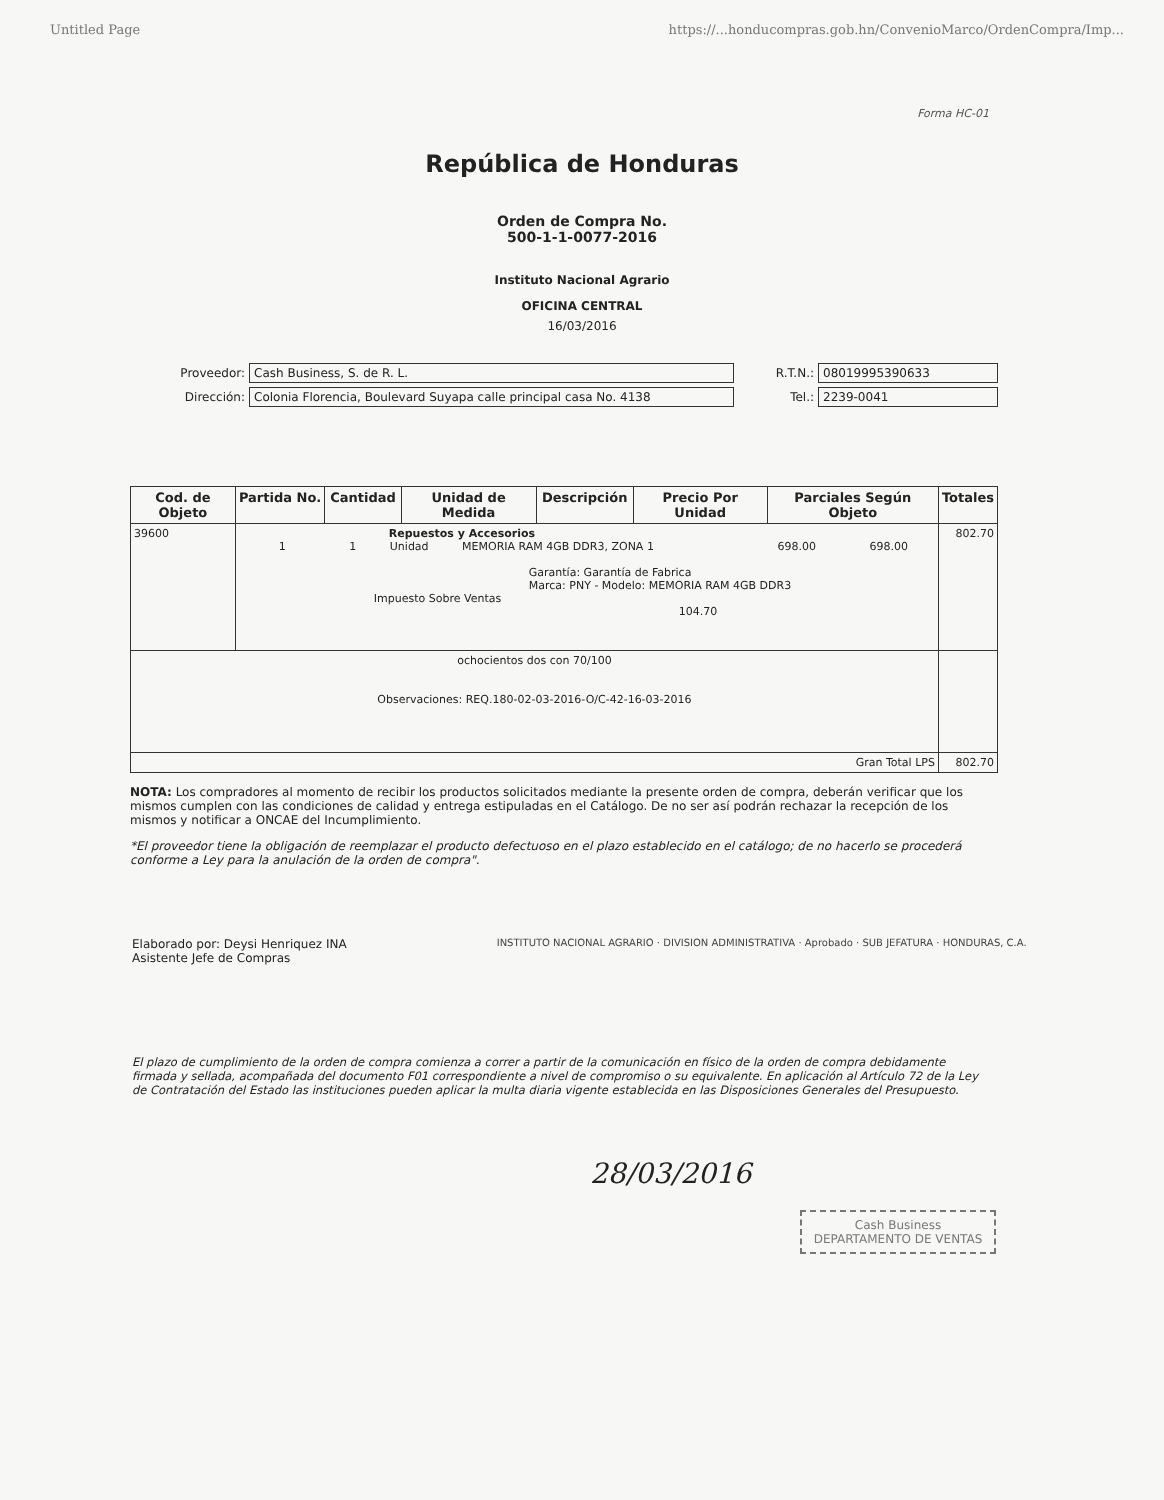Untitled Page https://...honducompras.gob.hn/ConvenioMarco/OrdenCompra/Imp...
Forma HC-01
República de Honduras
Orden de Compra No.
500-1-1-0077-2016
Instituto Nacional Agrario
OFICINA CENTRAL
16/03/2016
Proveedor: Cash Business, S. de R. L.
Dirección: Colonia Florencia, Boulevard Suyapa calle principal casa No. 4138
R.T.N.: 08019995390633
Tel.: 2239-0041
| Cod. de Objeto | Partida No. | Cantidad | Unidad de Medida | Descripción | Precio Por Unidad | Parciales Según Objeto | Totales |
| --- | --- | --- | --- | --- | --- | --- | --- |
| 39600 | Repuestos y Accesorios 1 1 Unidad MEMORIA RAM 4GB DDR3, ZONA 1 698.00 698.00 Garantía: Garantía de Fabrica Marca: PNY - Modelo: MEMORIA RAM 4GB DDR3 Impuesto Sobre Ventas 104.70 | | | | | | 802.70 |
| ochocientos dos con 70/100 Observaciones: REQ.180-02-03-2016-O/C-42-16-03-2016 | | | | | | | |
| Gran Total LPS | | | | | | | 802.70 |
NOTA: Los compradores al momento de recibir los productos solicitados mediante la presente orden de compra, deberán verificar que los mismos cumplen con las condiciones de calidad y entrega estipuladas en el Catálogo. De no ser así podrán rechazar la recepción de los mismos y notificar a ONCAE del Incumplimiento.
*El proveedor tiene la obligación de reemplazar el producto defectuoso en el plazo establecido en el catálogo; de no hacerlo se procederá conforme a Ley para la anulación de la orden de compra".
Elaborado por: Deysi Henriquez INA
Asistente Jefe de Compras
INSTITUTO NACIONAL AGRARIO · DIVISION ADMINISTRATIVA · Aprobado · SUB JEFATURA · HONDURAS, C.A.
El plazo de cumplimiento de la orden de compra comienza a correr a partir de la comunicación en físico de la orden de compra debidamente firmada y sellada, acompañada del documento F01 correspondiente a nivel de compromiso o su equivalente. En aplicación al Artículo 72 de la Ley de Contratación del Estado las instituciones pueden aplicar la multa diaria vigente establecida en las Disposiciones Generales del Presupuesto.
28/03/2016
Cash Business
DEPARTAMENTO DE VENTAS